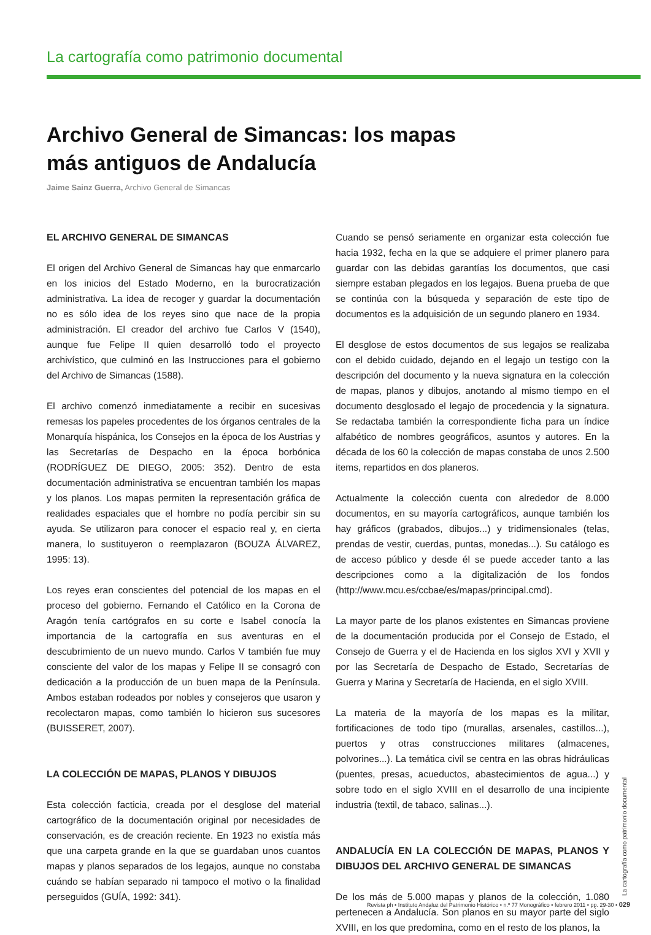La cartografía como patrimonio documental
Archivo General de Simancas: los mapas más antiguos de Andalucía
Jaime Sainz Guerra, Archivo General de Simancas
EL ARCHIVO GENERAL DE SIMANCAS
El origen del Archivo General de Simancas hay que enmarcarlo en los inicios del Estado Moderno, en la burocratización administrativa. La idea de recoger y guardar la documentación no es sólo idea de los reyes sino que nace de la propia administración. El creador del archivo fue Carlos V (1540), aunque fue Felipe II quien desarrolló todo el proyecto archivístico, que culminó en las Instrucciones para el gobierno del Archivo de Simancas (1588).
El archivo comenzó inmediatamente a recibir en sucesivas remesas los papeles procedentes de los órganos centrales de la Monarquía hispánica, los Consejos en la época de los Austrias y las Secretarías de Despacho en la época borbónica (RODRÍGUEZ DE DIEGO, 2005: 352). Dentro de esta documentación administrativa se encuentran también los mapas y los planos. Los mapas permiten la representación gráfica de realidades espaciales que el hombre no podía percibir sin su ayuda. Se utilizaron para conocer el espacio real y, en cierta manera, lo sustituyeron o reemplazaron (BOUZA ÁLVAREZ, 1995: 13).
Los reyes eran conscientes del potencial de los mapas en el proceso del gobierno. Fernando el Católico en la Corona de Aragón tenía cartógrafos en su corte e Isabel conocía la importancia de la cartografía en sus aventuras en el descubrimiento de un nuevo mundo. Carlos V también fue muy consciente del valor de los mapas y Felipe II se consagró con dedicación a la producción de un buen mapa de la Península. Ambos estaban rodeados por nobles y consejeros que usaron y recolectaron mapas, como también lo hicieron sus sucesores (BUISSERET, 2007).
LA COLECCIÓN DE MAPAS, PLANOS Y DIBUJOS
Esta colección facticia, creada por el desglose del material cartográfico de la documentación original por necesidades de conservación, es de creación reciente. En 1923 no existía más que una carpeta grande en la que se guardaban unos cuantos mapas y planos separados de los legajos, aunque no constaba cuándo se habían separado ni tampoco el motivo o la finalidad perseguidos (GUÍA, 1992: 341).
Cuando se pensó seriamente en organizar esta colección fue hacia 1932, fecha en la que se adquiere el primer planero para guardar con las debidas garantías los documentos, que casi siempre estaban plegados en los legajos. Buena prueba de que se continúa con la búsqueda y separación de este tipo de documentos es la adquisición de un segundo planero en 1934.
El desglose de estos documentos de sus legajos se realizaba con el debido cuidado, dejando en el legajo un testigo con la descripción del documento y la nueva signatura en la colección de mapas, planos y dibujos, anotando al mismo tiempo en el documento desglosado el legajo de procedencia y la signatura. Se redactaba también la correspondiente ficha para un índice alfabético de nombres geográficos, asuntos y autores. En la década de los 60 la colección de mapas constaba de unos 2.500 items, repartidos en dos planeros.
Actualmente la colección cuenta con alrededor de 8.000 documentos, en su mayoría cartográficos, aunque también los hay gráficos (grabados, dibujos...) y tridimensionales (telas, prendas de vestir, cuerdas, puntas, monedas...). Su catálogo es de acceso público y desde él se puede acceder tanto a las descripciones como a la digitalización de los fondos (http://www.mcu.es/ccbae/es/mapas/principal.cmd).
La mayor parte de los planos existentes en Simancas proviene de la documentación producida por el Consejo de Estado, el Consejo de Guerra y el de Hacienda en los siglos XVI y XVII y por las Secretaría de Despacho de Estado, Secretarías de Guerra y Marina y Secretaría de Hacienda, en el siglo XVIII.
La materia de la mayoría de los mapas es la militar, fortificaciones de todo tipo (murallas, arsenales, castillos...), puertos y otras construcciones militares (almacenes, polvorines...). La temática civil se centra en las obras hidráulicas (puentes, presas, acueductos, abastecimientos de agua...) y sobre todo en el siglo XVIII en el desarrollo de una incipiente industria (textil, de tabaco, salinas...).
ANDALUCÍA EN LA COLECCIÓN DE MAPAS, PLANOS Y DIBUJOS DEL ARCHIVO GENERAL DE SIMANCAS
De los más de 5.000 mapas y planos de la colección, 1.080 pertenecen a Andalucía. Son planos en su mayor parte del siglo XVIII, en los que predomina, como en el resto de los planos, la
La cartografía como patrimonio documental
Revista ph • Instituto Andaluz del Patrimonio Histórico • n.º 77 Monográfico • febrero 2011 • pp. 29-30 • 029